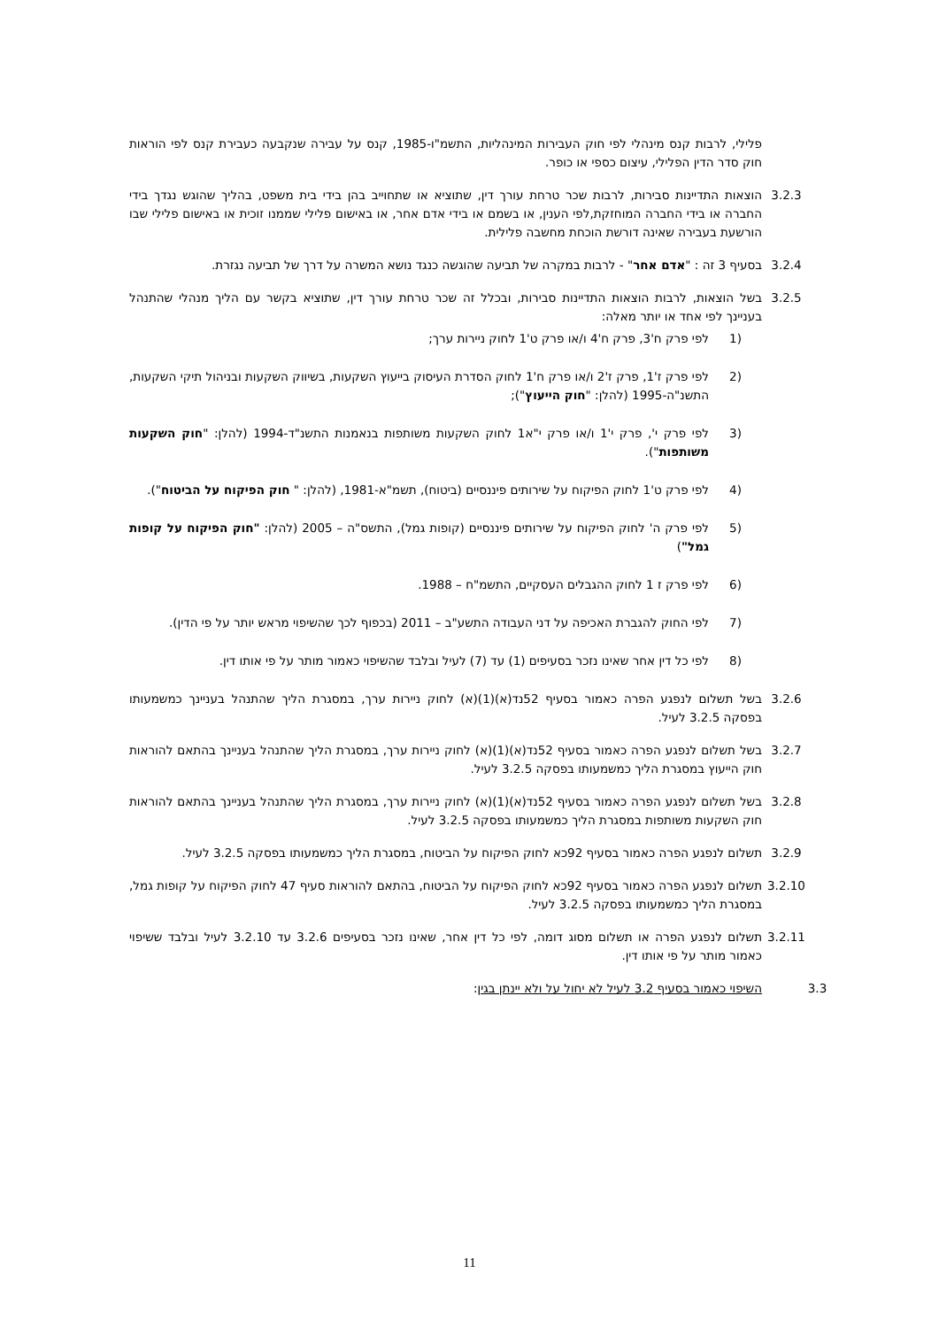פלילי, לרבות קנס מינהלי לפי חוק העבירות המינהליות, התשמ"ו-1985, קנס על עבירה שנקבעה כעבירת קנס לפי הוראות חוק סדר הדין הפלילי, עיצום כספי או כופר.
3.2.3 הוצאות התדיינות סבירות, לרבות שכר טרחת עורך דין, שתוציא או שתחוייב בהן בידי בית משפט, בהליך שהוגש נגדך בידי החברה או בידי החברה המוחזקת,לפי הענין, או בשמם או בידי אדם אחר, או באישום פלילי שממנו זוכית או באישום פלילי שבו הורשעת בעבירה שאינה דורשת הוכחת מחשבה פלילית.
3.2.4 בסעיף 3 זה : "אדם אחר" - לרבות במקרה של תביעה שהוגשה כנגד נושא המשרה על דרך של תביעה נגזרת.
3.2.5 בשל הוצאות, לרבות הוצאות התדיינות סבירות, ובכלל זה שכר טרחת עורך דין, שתוציא בקשר עם הליך מנהלי שהתנהל בעניינך לפי אחד או יותר מאלה:
(1 לפי פרק ח'3, פרק ח'4 ו/או פרק ט'1 לחוק ניירות ערך;
(2 לפי פרק ז'1, פרק ז'2 ו/או פרק ח'1 לחוק הסדרת העיסוק בייעוץ השקעות, בשיווק השקעות ובניהול תיקי השקעות, התשנ"ה-1995 (להלן: "חוק הייעוץ");
(3 לפי פרק י', פרק י'1 ו/או פרק י"א1 לחוק השקעות משותפות בנאמנות התשנ"ד-1994 (להלן: "חוק השקעות משותפות").
(4 לפי פרק ט'1 לחוק הפיקוח על שירותים פיננסיים (ביטוח), תשמ"א-1981, (להלן: " חוק הפיקוח על הביטוח").
(5 לפי פרק ה' לחוק הפיקוח על שירותים פיננסיים (קופות גמל), התשס"ה – 2005 (להלן: "חוק הפיקוח על קופות גמל")
(6 לפי פרק ז 1 לחוק ההגבלים העסקיים, התשמ"ח – 1988.
(7 לפי החוק להגברת האכיפה על דני העבודה התשע"ב – 2011 (בכפוף לכך שהשיפוי מראש יותר על פי הדין).
(8 לפי כל דין אחר שאינו נזכר בסעיפים (1) עד (7) לעיל ובלבד שהשיפוי כאמור מותר על פי אותו דין.
3.2.6 בשל תשלום לנפגע הפרה כאמור בסעיף 52נד(א)(1)(א) לחוק ניירות ערך, במסגרת הליך שהתנהל בעניינך כמשמעותו בפסקה 3.2.5 לעיל.
3.2.7 בשל תשלום לנפגע הפרה כאמור בסעיף 52נד(א)(1)(א) לחוק ניירות ערך, במסגרת הליך שהתנהל בעניינך בהתאם להוראות חוק הייעוץ במסגרת הליך כמשמעותו בפסקה 3.2.5 לעיל.
3.2.8 בשל תשלום לנפגע הפרה כאמור בסעיף 52נד(א)(1)(א) לחוק ניירות ערך, במסגרת הליך שהתנהל בעניינך בהתאם להוראות חוק השקעות משותפות במסגרת הליך כמשמעותו בפסקה 3.2.5 לעיל.
3.2.9 תשלום לנפגע הפרה כאמור בסעיף 92כא לחוק הפיקוח על הביטוח, במסגרת הליך כמשמעותו בפסקה 3.2.5 לעיל.
3.2.10 תשלום לנפגע הפרה כאמור בסעיף 92כא לחוק הפיקוח על הביטוח, בהתאם להוראות סעיף 47 לחוק הפיקוח על קופות גמל, במסגרת הליך כמשמעותו בפסקה 3.2.5 לעיל.
3.2.11 תשלום לנפגע הפרה או תשלום מסוג דומה, לפי כל דין אחר, שאינו נזכר בסעיפים 3.2.6 עד 3.2.10 לעיל ובלבד ששיפוי כאמור מותר על פי אותו דין.
3.3 השיפוי כאמור בסעיף 3.2 לעיל לא יחול על ולא יינתן בגין:
11